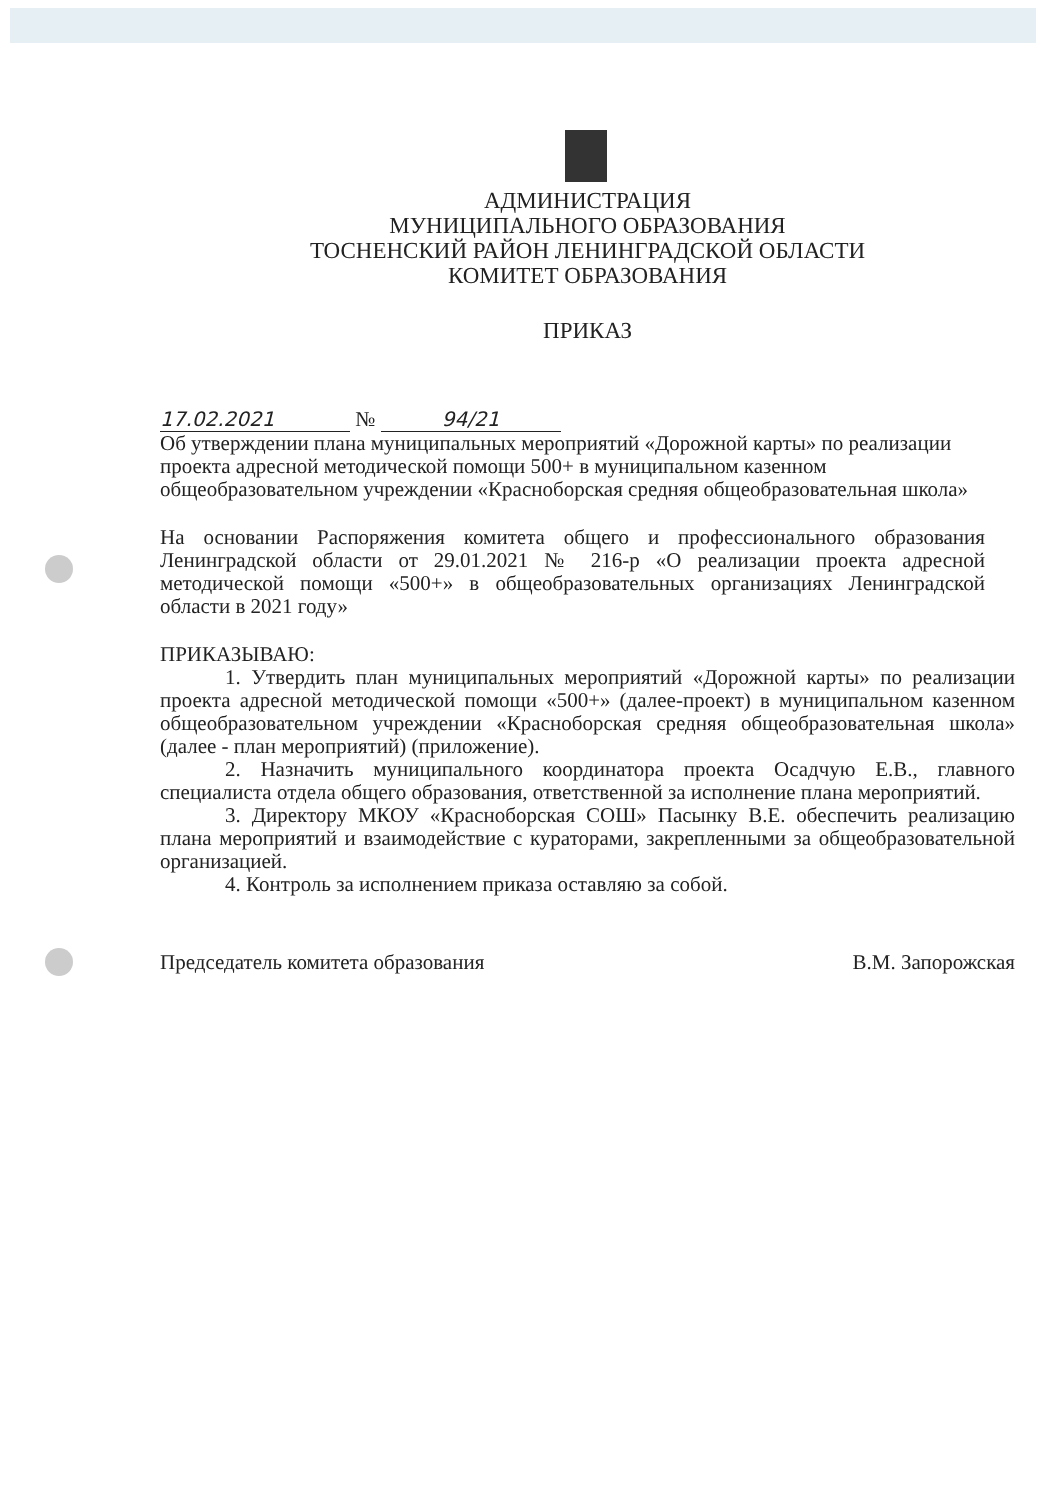АДМИНИСТРАЦИЯ
МУНИЦИПАЛЬНОГО ОБРАЗОВАНИЯ
ТОСНЕНСКИЙ РАЙОН ЛЕНИНГРАДСКОЙ ОБЛАСТИ
КОМИТЕТ ОБРАЗОВАНИЯ
ПРИКАЗ
17.02.2021 № 94/21
Об утверждении плана муниципальных мероприятий «Дорожной карты» по реализации проекта адресной методической помощи 500+ в муниципальном казенном общеобразовательном учреждении «Красноборская средняя общеобразовательная школа»
На основании Распоряжения комитета общего и профессионального образования Ленинградской области от 29.01.2021 № 216-р «О реализации проекта адресной методической помощи «500+» в общеобразовательных организациях Ленинградской области в 2021 году»
ПРИКАЗЫВАЮ:
1. Утвердить план муниципальных мероприятий «Дорожной карты» по реализации проекта адресной методической помощи «500+» (далее-проект) в муниципальном казенном общеобразовательном учреждении «Красноборская средняя общеобразовательная школа» (далее - план мероприятий) (приложение).
2. Назначить муниципального координатора проекта Осадчую Е.В., главного специалиста отдела общего образования, ответственной за исполнение плана мероприятий.
3. Директору МКОУ «Красноборская СОШ» Пасынку В.Е. обеспечить реализацию плана мероприятий и взаимодействие с кураторами, закрепленными за общеобразовательной организацией.
4. Контроль за исполнением приказа оставляю за собой.
Председатель комитета образования В.М. Запорожская